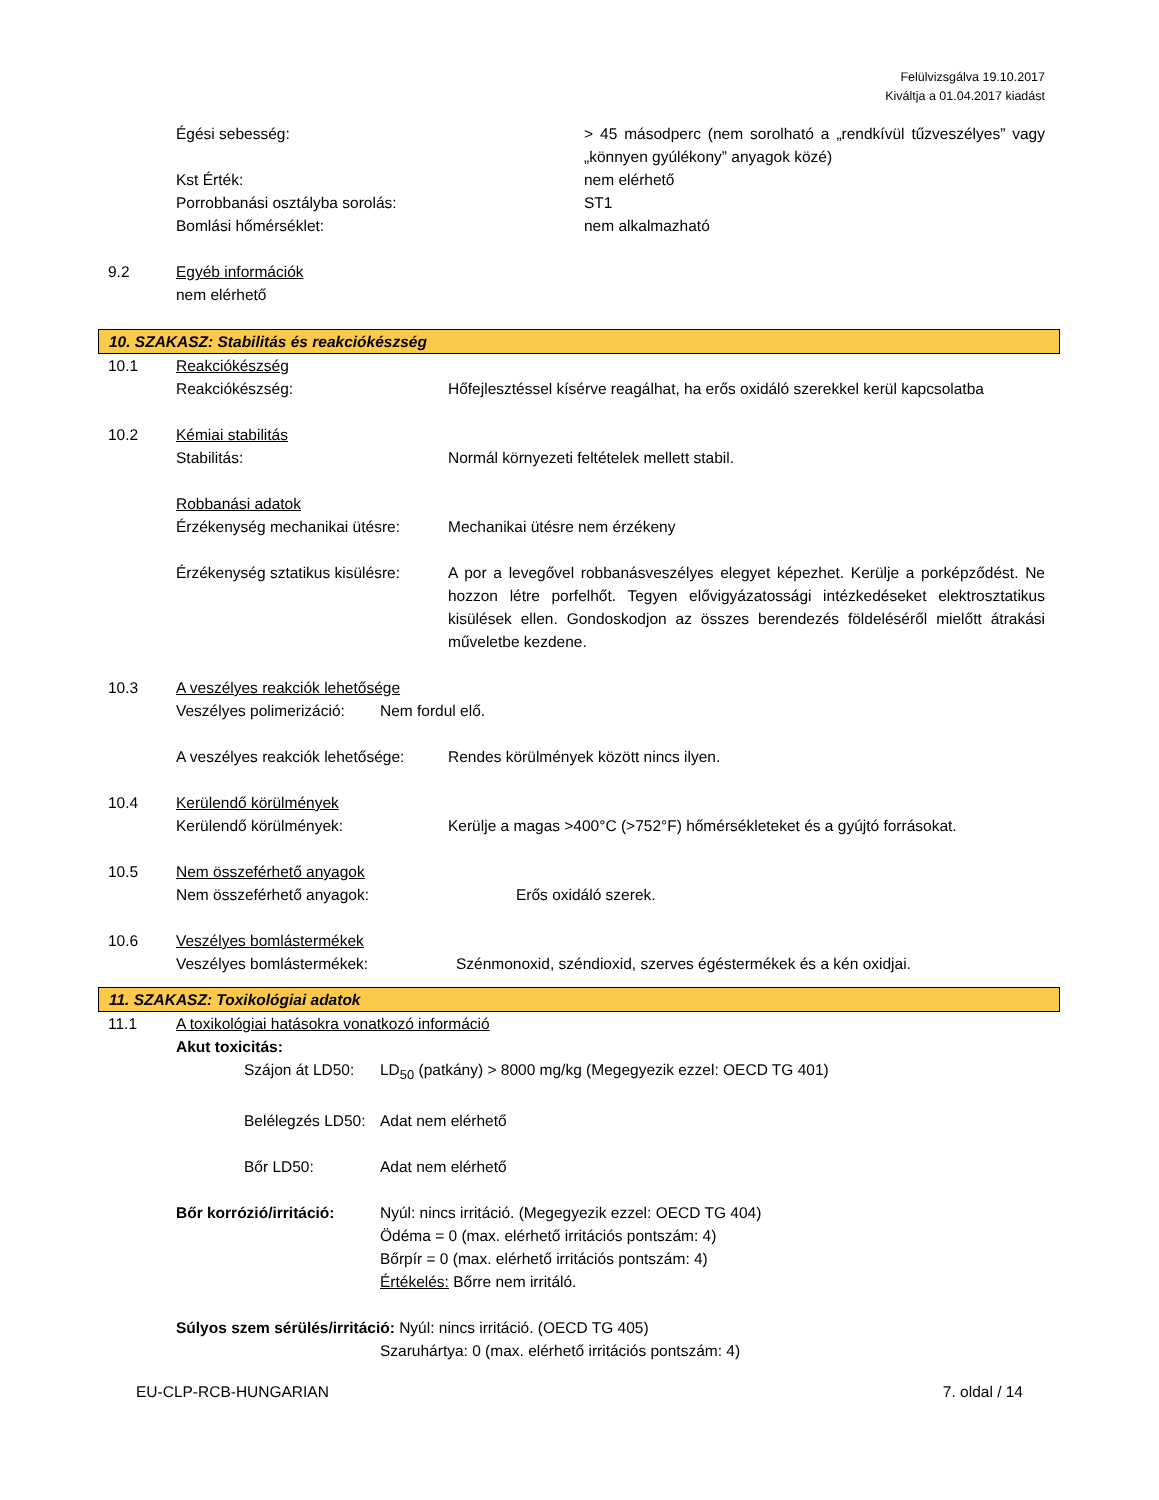Felülvizsgálva 19.10.2017
Kiváltja a 01.04.2017 kiadást
Égési sebesség: > 45 másodperc (nem sorolható a „rendkívül tűzveszélyes” vagy „könnyen gyúlékony” anyagok közé)
Kst Érték: nem elérhető
Porrobbanási osztályba sorolás: ST1
Bomlási hőmérséklet: nem alkalmazható
9.2 Egyéb információk
nem elérhető
10. SZAKASZ: Stabilitás és reakciókészség
10.1 Reakciókészség
Reakciókészség: Hőfejlesztéssel kísérve reagálhat, ha erős oxidáló szerekkel kerül kapcsolatba
10.2 Kémiai stabilitás
Stabilitás: Normál környezeti feltételek mellett stabil.
Robbanási adatok
Érzékenység mechanikai ütésre:
Mechanikai ütésre nem érzékeny
Érzékenység sztatikus kisülésre:
A por a levegővel robbanásveszélyes elegyet képezhet. Kerülje a porképződést. Ne hozzon létre porfelhőt. Tegyen elővigyázatossági intézkedéseket elektrosztatikus kisülések ellen. Gondoskodjon az összes berendezés földeléséről mielőtt átrakási műveletbe kezdene.
10.3 A veszélyes reakciók lehetősége
Veszélyes polimerizáció:
Nem fordul elő.
A veszélyes reakciók lehetősége:
Rendes körülmények között nincs ilyen.
10.4 Kerülendő körülmények
Kerülendő körülmények: Kerülje a magas >400°C (>752°F) hőmérsékleteket és a gyújtó forrásokat.
10.5 Nem összeférhető anyagok
Nem összeférhető anyagok: Erős oxidáló szerek.
10.6 Veszélyes bomlástermékek
Veszélyes bomlástermékek: Szénmonoxid, széndioxid, szerves égéstermékek és a kén oxidjai.
11. SZAKASZ: Toxikológiai adatok
11.1 A toxikológiai hatásokra vonatkozó információ
Akut toxicitás:
Szájon át LD50:
LD<sub>50</sub> (patkány) > 8000 mg/kg (Megegyezik ezzel: OECD TG 401)
Belélegzés LD50:
Adat nem elérhető
Bőr LD50: Adat nem elérhető
Bőr korrózió/irritáció:
Nyúl: nincs irritáció. (Megegyezik ezzel: OECD TG 404)
Ödéma = 0 (max. elérhető irritációs pontszám: 4)
Bőrpír = 0 (max. elérhető irritációs pontszám: 4)
Értékelés: Bőrre nem irritáló.
Súlyos szem sérülés/irritáció: Nyúl: nincs irritáció. (OECD TG 405)
Szaruhártya: 0 (max. elérhető irritációs pontszám: 4)
EU-CLP-RCB-HUNGARIAN 7. oldal / 14